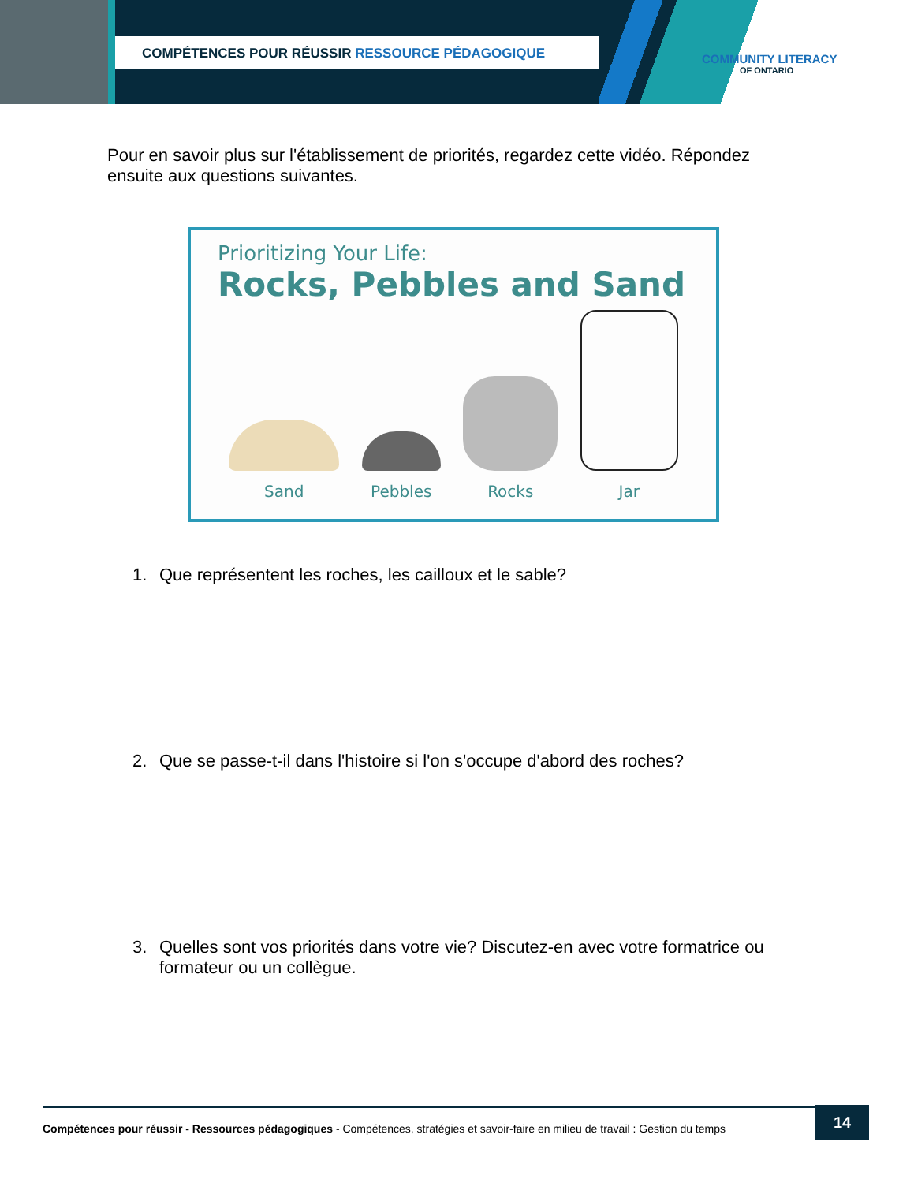COMPÉTENCES POUR RÉUSSIR RESSOURCE PÉDAGOGIQUE
COMMUNITY LITERACY
OF ONTARIO
Pour en savoir plus sur l'établissement de priorités, regardez cette vidéo. Répondez ensuite aux questions suivantes.
Prioritizing Your Life:
Rocks, Pebbles and Sand
Sand
Pebbles
Rocks
Jar
1. Que représentent les roches, les cailloux et le sable?
2. Que se passe-t-il dans l'histoire si l'on s'occupe d'abord des roches?
3. Quelles sont vos priorités dans votre vie? Discutez-en avec votre formatrice ou formateur ou un collègue.
Compétences pour réussir - Ressources pédagogiques - Compétences, stratégies et savoir-faire en milieu de travail : Gestion du temps
14